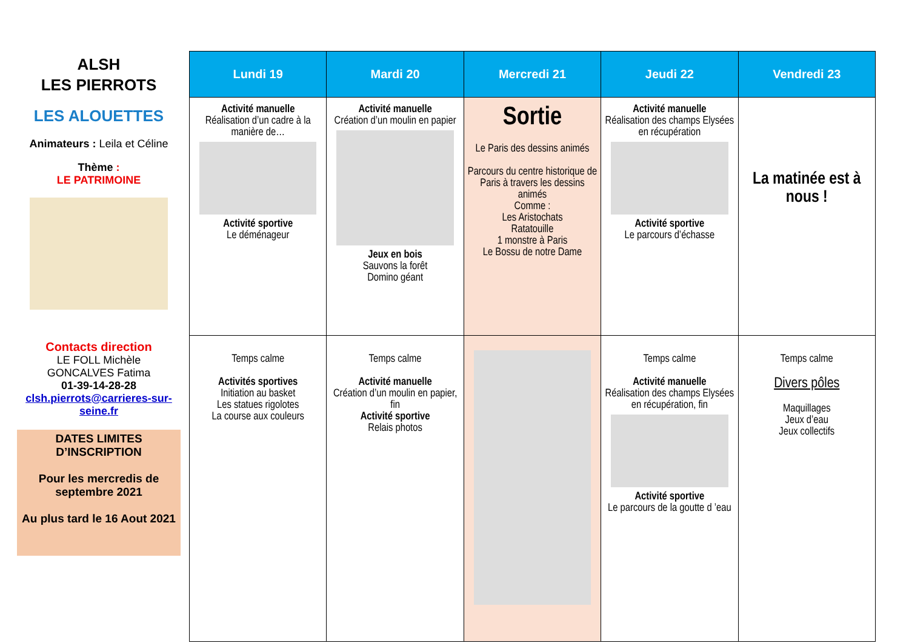ALSH
LES PIERROTS
LES ALOUETTES
Animateurs : Leila et Céline
Thème :
LE PATRIMOINE
Contacts direction
LE FOLL Michèle
GONCALVES Fatima
01-39-14-28-28
clsh.pierrots@carrieres-sur-seine.fr
DATES LIMITES D’INSCRIPTION
Pour les mercredis de septembre 2021
Au plus tard le 16 Aout 2021
| Lundi 19 | Mardi 20 | Mercredi 21 | Jeudi 22 | Vendredi 23 |
| --- | --- | --- | --- | --- |
| Activité manuelle Réalisation d’un cadre à la manière de… Activité sportive Le déménageur | Activité manuelle Création d’un moulin en papier Jeux en bois Sauvons la forêt Domino géant | Sortie Le Paris des dessins animés Parcours du centre historique de Paris à travers les dessins animés Comme : Les Aristochats Ratatouille 1 monstre à Paris Le Bossu de notre Dame | Activité manuelle Réalisation des champs Elysées en récupération Activité sportive Le parcours d’échasse | La matinée est à nous ! |
| Temps calme Activités sportives Initiation au basket Les statues rigolotes La course aux couleurs | Temps calme Activité manuelle Création d’un moulin en papier, fin Activité sportive Relais photos | | Temps calme Activité manuelle Réalisation des champs Elysées en récupération, fin Activité sportive Le parcours de la goutte d ’eau | Temps calme Divers pôles Maquillages Jeux d’eau Jeux collectifs |